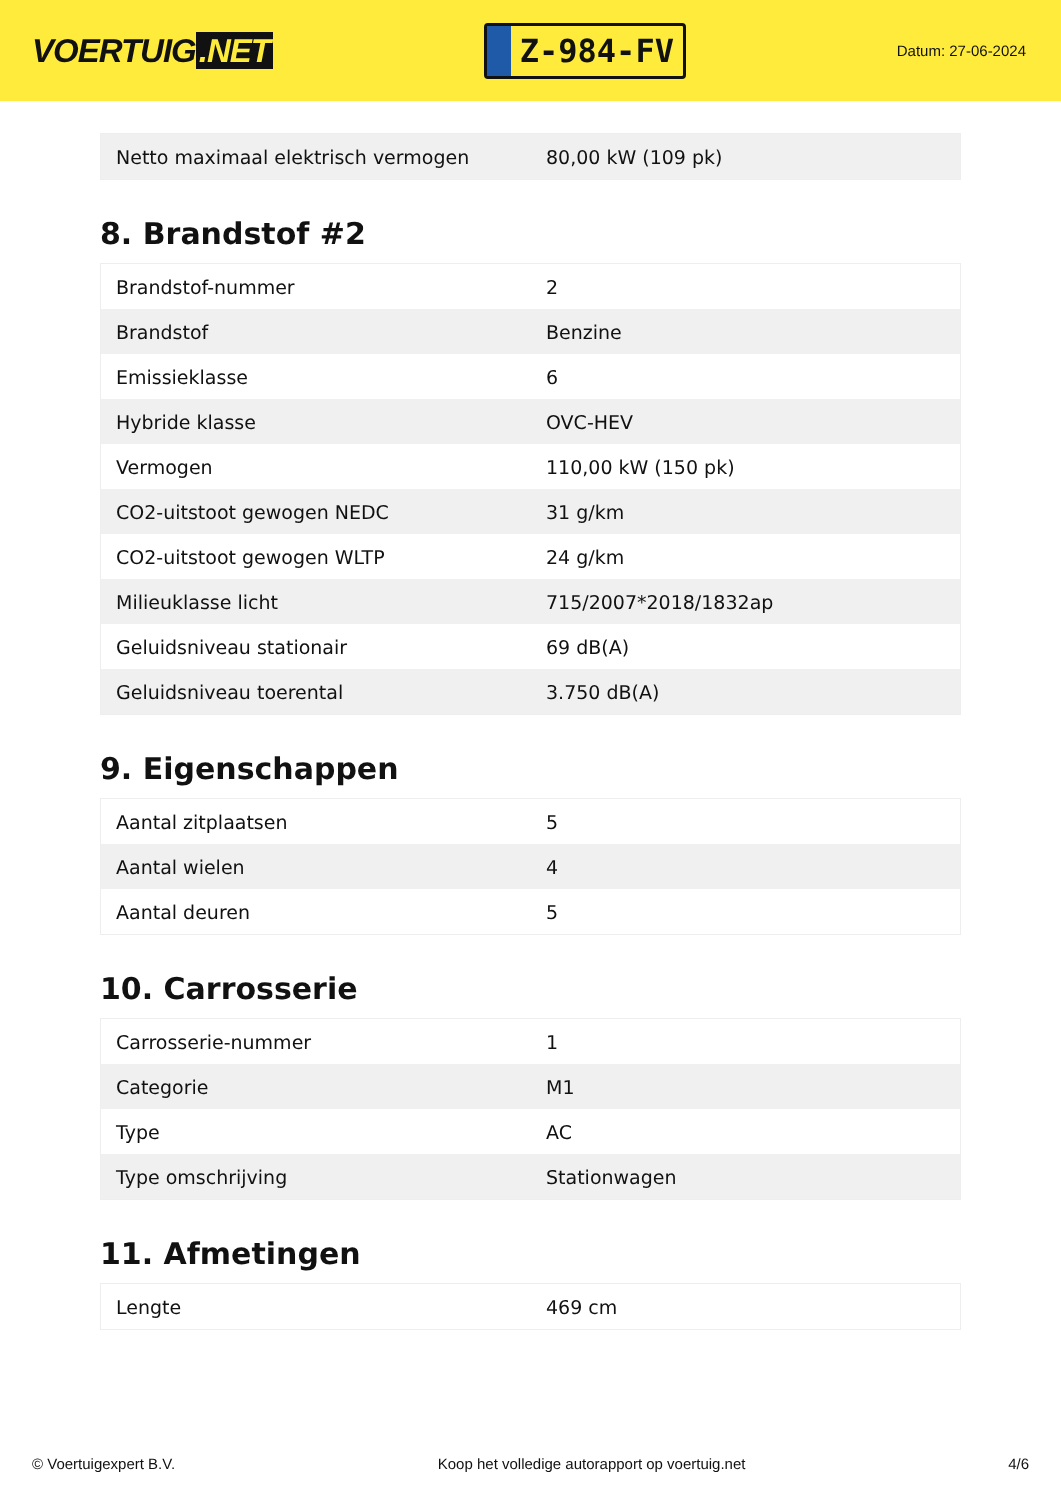VOERTUIG.NET
Z-984-FV
Datum: 27-06-2024
| Netto maximaal elektrisch vermogen | 80,00 kW (109 pk) |
8. Brandstof #2
| Brandstof-nummer | 2 |
| Brandstof | Benzine |
| Emissieklasse | 6 |
| Hybride klasse | OVC-HEV |
| Vermogen | 110,00 kW (150 pk) |
| CO2-uitstoot gewogen NEDC | 31 g/km |
| CO2-uitstoot gewogen WLTP | 24 g/km |
| Milieuklasse licht | 715/2007*2018/1832ap |
| Geluidsniveau stationair | 69 dB(A) |
| Geluidsniveau toerental | 3.750 dB(A) |
9. Eigenschappen
| Aantal zitplaatsen | 5 |
| Aantal wielen | 4 |
| Aantal deuren | 5 |
10. Carrosserie
| Carrosserie-nummer | 1 |
| Categorie | M1 |
| Type | AC |
| Type omschrijving | Stationwagen |
11. Afmetingen
| Lengte | 469 cm |
© Voertuigexpert B.V. Koop het volledige autorapport op voertuig.net 4/6